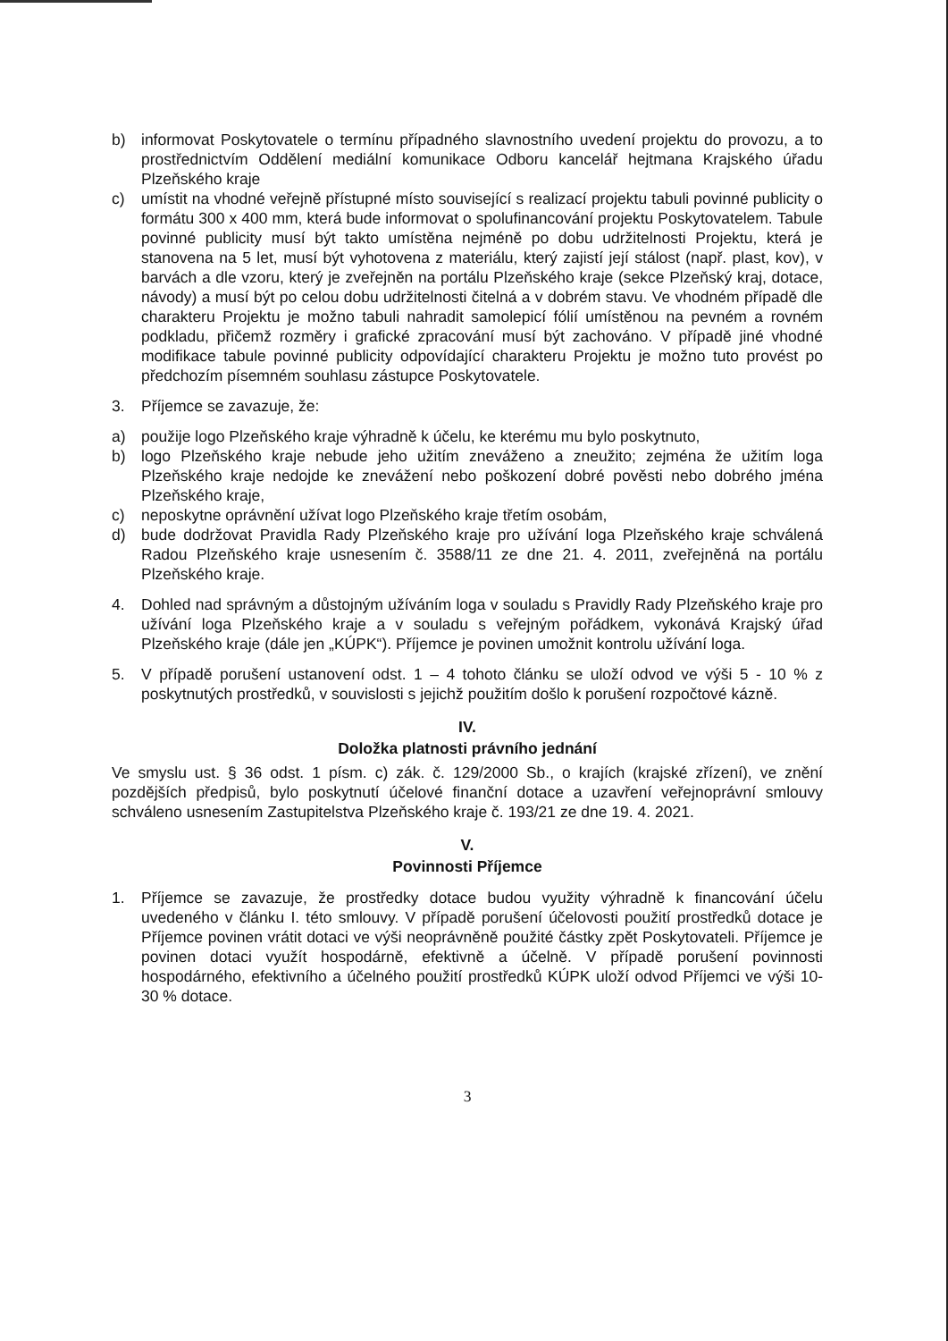b) informovat Poskytovatele o termínu případného slavnostního uvedení projektu do provozu, a to prostřednictvím Oddělení mediální komunikace Odboru kancelář hejtmana Krajského úřadu Plzeňského kraje
c) umístit na vhodné veřejně přístupné místo související s realizací projektu tabuli povinné publicity o formátu 300 x 400 mm, která bude informovat o spolufinancování projektu Poskytovatelem. Tabule povinné publicity musí být takto umístěna nejméně po dobu udržitelnosti Projektu, která je stanovena na 5 let, musí být vyhotovena z materiálu, který zajistí její stálost (např. plast, kov), v barvách a dle vzoru, který je zveřejněn na portálu Plzeňského kraje (sekce Plzeňský kraj, dotace, návody) a musí být po celou dobu udržitelnosti čitelná a v dobrém stavu. Ve vhodném případě dle charakteru Projektu je možno tabuli nahradit samolepicí fólií umístěnou na pevném a rovném podkladu, přičemž rozměry i grafické zpracování musí být zachováno. V případě jiné vhodné modifikace tabule povinné publicity odpovídající charakteru Projektu je možno tuto provést po předchozím písemném souhlasu zástupce Poskytovatele.
3. Příjemce se zavazuje, že:
a) použije logo Plzeňského kraje výhradně k účelu, ke kterému mu bylo poskytnuto,
b) logo Plzeňského kraje nebude jeho užitím zneváženo a zneužito; zejména že užitím loga Plzeňského kraje nedojde ke znevážení nebo poškození dobré pověsti nebo dobrého jména Plzeňského kraje,
c) neposkytne oprávnění užívat logo Plzeňského kraje třetím osobám,
d) bude dodržovat Pravidla Rady Plzeňského kraje pro užívání loga Plzeňského kraje schválená Radou Plzeňského kraje usnesením č. 3588/11 ze dne 21. 4. 2011, zveřejněná na portálu Plzeňského kraje.
4. Dohled nad správným a důstojným užíváním loga v souladu s Pravidly Rady Plzeňského kraje pro užívání loga Plzeňského kraje a v souladu s veřejným pořádkem, vykonává Krajský úřad Plzeňského kraje (dále jen „KÚPK“). Příjemce je povinen umožnit kontrolu užívání loga.
5. V případě porušení ustanovení odst. 1 – 4 tohoto článku se uloží odvod ve výši 5 - 10 % z poskytnutých prostředků, v souvislosti s jejichž použitím došlo k porušení rozpočtové kázně.
IV.
Doložka platnosti právního jednání
Ve smyslu ust. § 36 odst. 1 písm. c) zák. č. 129/2000 Sb., o krajích (krajské zřízení), ve znění pozdějších předpisů, bylo poskytnutí účelové finanční dotace a uzavření veřejnoprávní smlouvy schváleno usnesením Zastupitelstva Plzeňského kraje č. 193/21 ze dne 19. 4. 2021.
V.
Povinnosti Příjemce
1. Příjemce se zavazuje, že prostředky dotace budou využity výhradně k financování účelu uvedeného v článku I. této smlouvy. V případě porušení účelovosti použití prostředků dotace je Příjemce povinen vrátit dotaci ve výši neoprávněně použité částky zpět Poskytovateli. Příjemce je povinen dotaci využít hospodárně, efektivně a účelně. V případě porušení povinnosti hospodárného, efektivního a účelného použití prostředků KÚPK uloží odvod Příjemci ve výši 10-30 % dotace.
3